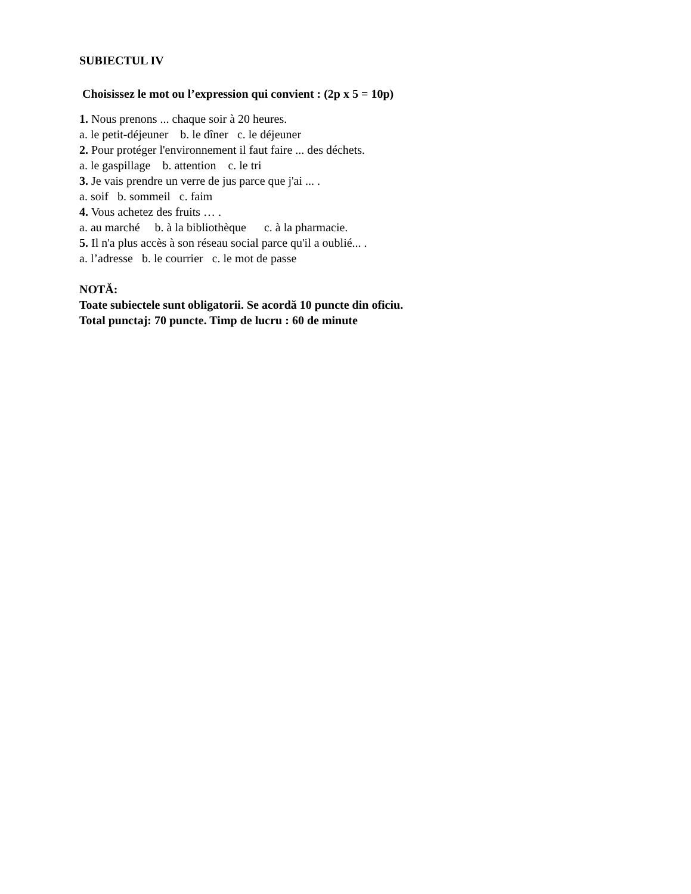SUBIECTUL IV
Choisissez le mot ou l’expression qui convient : (2p x 5 = 10p)
1. Nous prenons ... chaque soir à 20 heures.
a. le petit-déjeuner b. le dîner c. le déjeuner
2. Pour protéger l'environnement il faut faire ... des déchets.
a. le gaspillage b. attention c. le tri
3. Je vais prendre un verre de jus parce que j'ai ... .
a. soif b. sommeil c. faim
4. Vous achetez des fruits … .
a. au marché b. à la bibliothèque c. à la pharmacie.
5. Il n'a plus accès à son réseau social parce qu'il a oublié... .
a. l’adresse b. le courrier c. le mot de passe
NOTĂ:
Toate subiectele sunt obligatorii. Se acordă 10 puncte din oficiu.
Total punctaj: 70 puncte. Timp de lucru : 60 de minute